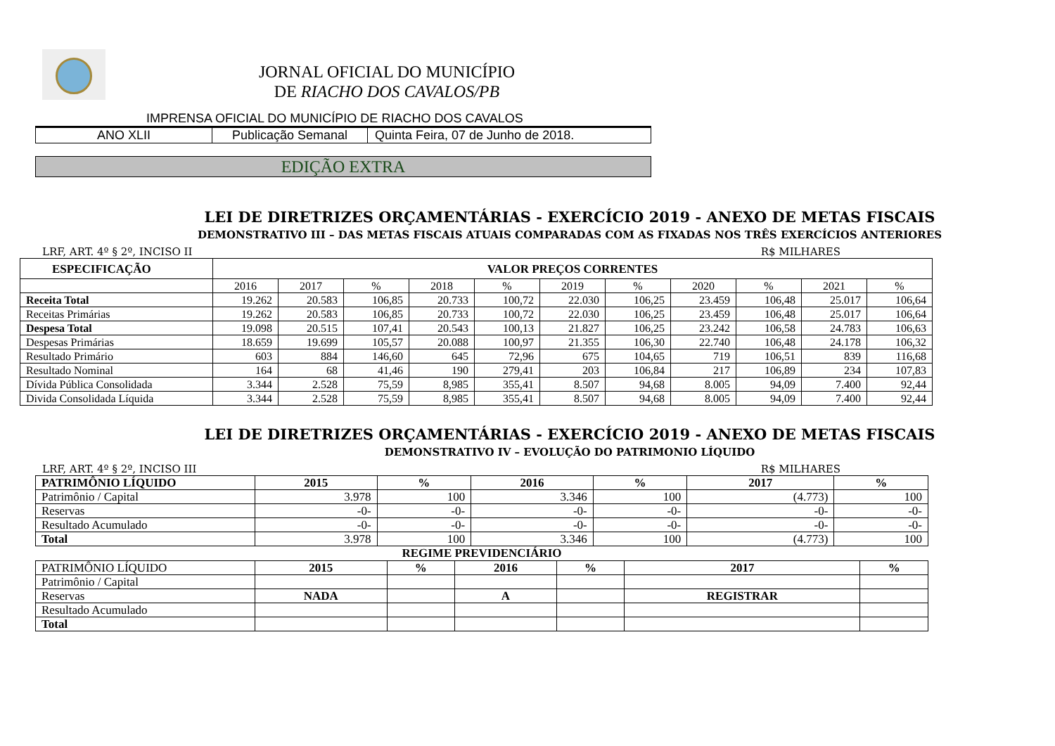JORNAL OFICIAL DO MUNICÍPIO
DE RIACHO DOS CAVALOS/PB
IMPRENSA OFICIAL DO MUNICÍPIO DE RIACHO DOS CAVALOS
| ANO XLII | Publicação Semanal | Quinta Feira, 07 de Junho de 2018. |
EDIÇÃO EXTRA
LEI DE DIRETRIZES ORÇAMENTÁRIAS - EXERCÍCIO 2019 - ANEXO DE METAS FISCAIS
DEMONSTRATIVO III – DAS METAS FISCAIS ATUAIS COMPARADAS COM AS FIXADAS NOS TRÊS EXERCÍCIOS ANTERIORES
LRF, ART. 4º § 2º, INCISO II R$ MILHARES
| ESPECIFICAÇÃO | VALOR PREÇOS CORRENTES | | | | | | | | | | |
| | 2016 | 2017 | % | 2018 | % | 2019 | % | 2020 | % | 2021 | % |
| Receita Total | 19.262 | 20.583 | 106,85 | 20.733 | 100,72 | 22.030 | 106,25 | 23.459 | 106,48 | 25.017 | 106,64 |
| Receitas Primárias | 19.262 | 20.583 | 106,85 | 20.733 | 100,72 | 22.030 | 106,25 | 23.459 | 106,48 | 25.017 | 106,64 |
| Despesa Total | 19.098 | 20.515 | 107,41 | 20.543 | 100,13 | 21.827 | 106,25 | 23.242 | 106,58 | 24.783 | 106,63 |
| Despesas Primárias | 18.659 | 19.699 | 105,57 | 20.088 | 100,97 | 21.355 | 106,30 | 22.740 | 106,48 | 24.178 | 106,32 |
| Resultado Primário | 603 | 884 | 146,60 | 645 | 72,96 | 675 | 104,65 | 719 | 106,51 | 839 | 116,68 |
| Resultado Nominal | 164 | 68 | 41,46 | 190 | 279,41 | 203 | 106,84 | 217 | 106,89 | 234 | 107,83 |
| Dívida Pública Consolidada | 3.344 | 2.528 | 75,59 | 8,985 | 355,41 | 8.507 | 94,68 | 8.005 | 94,09 | 7.400 | 92,44 |
| Divida Consolidada Líquida | 3.344 | 2.528 | 75,59 | 8,985 | 355,41 | 8.507 | 94,68 | 8.005 | 94,09 | 7.400 | 92,44 |
LEI DE DIRETRIZES ORÇAMENTÁRIAS - EXERCÍCIO 2019 - ANEXO DE METAS FISCAIS
DEMONSTRATIVO IV – EVOLUÇÃO DO PATRIMONIO LÍQUIDO
LRF, ART. 4º § 2º, INCISO III R$ MILHARES
| PATRIMÔNIO LÍQUIDO | 2015 | % | 2016 | % | 2017 | % |
| Patrimônio / Capital | 3.978 | 100 | 3.346 | 100 | (4.773) | 100 |
| Reservas | -0- | -0- | -0- | -0- | -0- | -0- |
| Resultado Acumulado | -0- | -0- | -0- | -0- | -0- | -0- |
| Total | 3.978 | 100 | 3.346 | 100 | (4.773) | 100 |
REGIME PREVIDENCIÁRIO
| PATRIMÔNIO LÍQUIDO | 2015 | % | 2016 | % | 2017 | % |
| Patrimônio / Capital | | | | | | |
| Reservas | NADA | | A | | REGISTRAR | |
| Resultado Acumulado | | | | | | |
| Total | | | | | | |